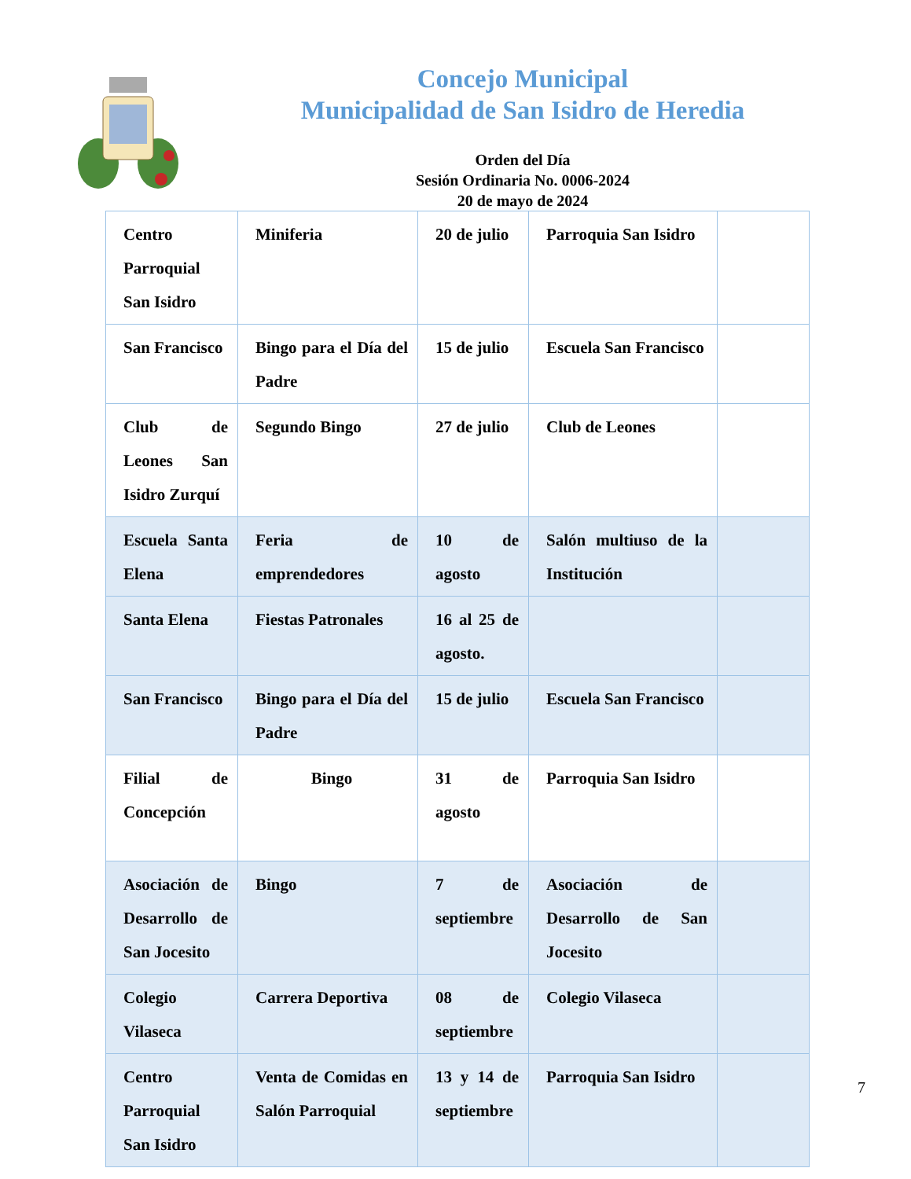Concejo Municipal
Municipalidad de San Isidro de Heredia
Orden del Día
Sesión Ordinaria No. 0006-2024
20 de mayo de 2024
| Centro Parroquial San Isidro | Miniferia | 20 de julio | Parroquia San Isidro | |
| San Francisco | Bingo para el Día del Padre | 15 de julio | Escuela San Francisco | |
| Club de Leones San Isidro Zurquí | Segundo Bingo | 27 de julio | Club de Leones | |
| Escuela Santa Elena | Feria de emprendedores | 10 de agosto | Salón multiuso de la Institución | |
| Santa Elena | Fiestas Patronales | 16 al 25 de agosto. | | |
| San Francisco | Bingo para el Día del Padre | 15 de julio | Escuela San Francisco | |
| Filial de Concepción | Bingo | 31 de agosto | Parroquia San Isidro | |
| Asociación de Desarrollo de San Jocesito | Bingo | 7 de septiembre | Asociación de Desarrollo de San Jocesito | |
| Colegio Vilaseca | Carrera Deportiva | 08 de septiembre | Colegio Vilaseca | |
| Centro Parroquial San Isidro | Venta de Comidas en Salón Parroquial | 13 y 14 de septiembre | Parroquia San Isidro | |
7